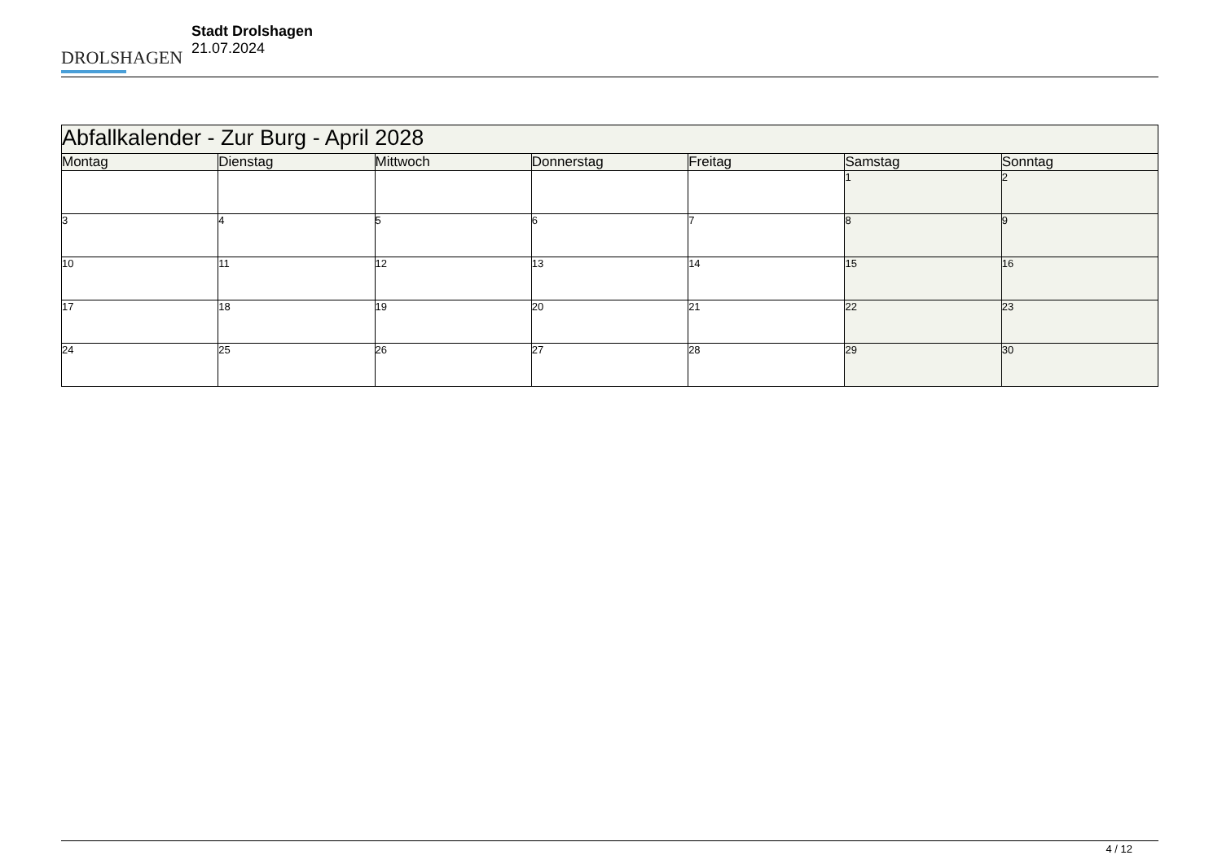DROLSHAGEN
Stadt Drolshagen
21.07.2024
| Abfallkalender - Zur Burg - April 2028 | | | | | | |
| Montag | Dienstag | Mittwoch | Donnerstag | Freitag | Samstag | Sonntag |
| | | | | | 1 | 2 |
| 3 | 4 | 5 | 6 | 7 | 8 | 9 |
| 10 | 11 | 12 | 13 | 14 | 15 | 16 |
| 17 | 18 | 19 | 20 | 21 | 22 | 23 |
| 24 | 25 | 26 | 27 | 28 | 29 | 30 |
4 / 12